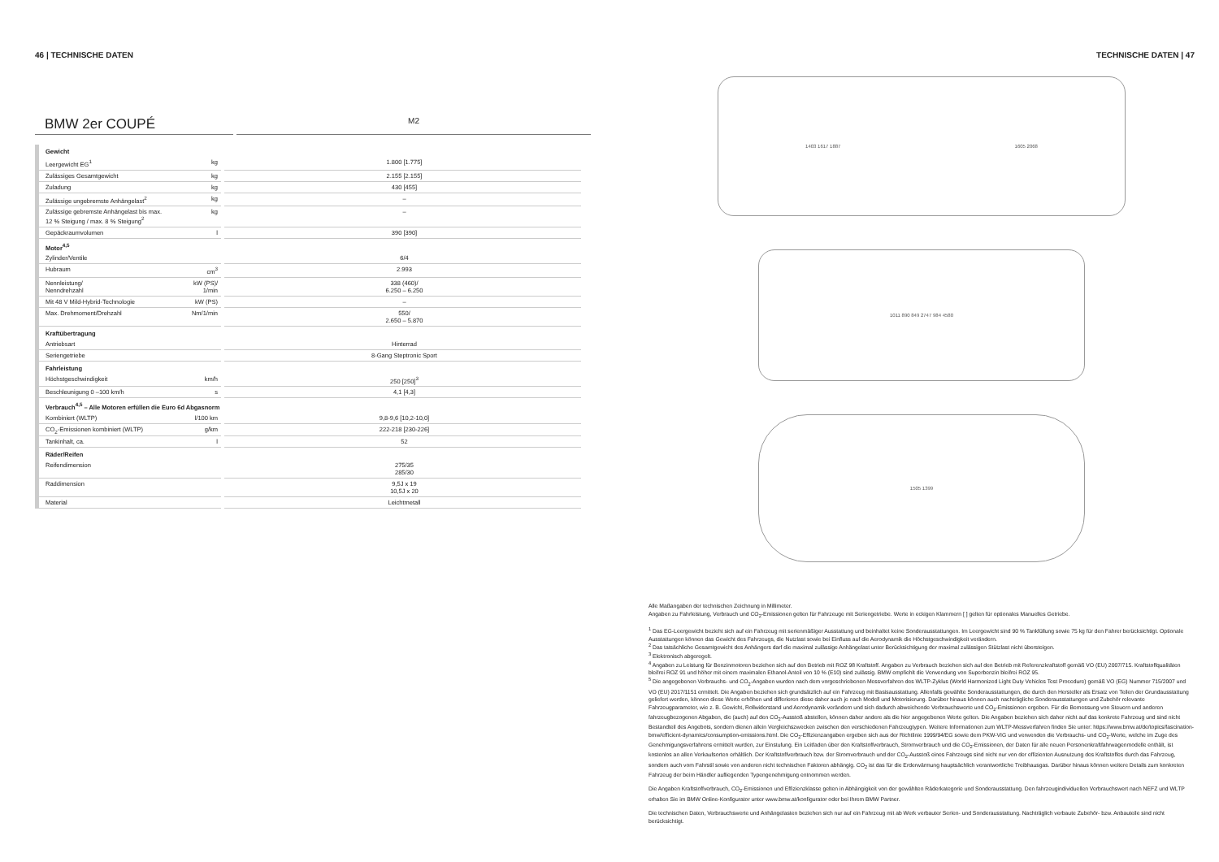46 | TECHNISCHE DATEN
BMW 2er COUPÉ
M2
| Gewicht | | |
| --- | --- | --- |
| Leergewicht EG<sup>1</sup> | kg | 1.800 [1.775] |
| Zulässiges Gesamtgewicht | kg | 2.155 [2.155] |
| Zuladung | kg | 430 [455] |
| Zulässige ungebremste Anhängelast<sup>2</sup> | kg | – |
| Zulässige gebremste Anhängelast bis max. 12 % Steigung / max. 8 % Steigung<sup>2</sup> | kg | – |
| Gepäckraumvolumen | l | 390 [390] |
| Motor<sup>4,5</sup> | | |
| Zylinder/Ventile | | 6/4 |
| Hubraum | cm<sup>3</sup> | 2.993 |
| Nennleistung/ Nenndrehzahl | kW (PS)/ 1/min | 338 (460)/ 6.250 – 6.250 |
| Mit 48 V Mild-Hybrid-Technologie | kW (PS) | – |
| Max. Drehmoment/Drehzahl | Nm/1/min | 550/ 2.650 – 5.870 |
| Kraftübertragung | | |
| Antriebsart | | Hinterrad |
| Seriengetriebe | | 8-Gang Steptronic Sport |
| Fahrleistung | | |
| Höchstgeschwindigkeit | km/h | 250 [250]<sup>3</sup> |
| Beschleunigung 0 –100 km/h | s | 4,1 [4,3] |
| Verbrauch<sup>4,5</sup> – Alle Motoren erfüllen die Euro 6d Abgasnorm | | |
| Kombiniert (WLTP) | l/100 km | 9,8-9,6 [10,2-10,0] |
| CO<sub>2</sub>-Emissionen kombiniert (WLTP) | g/km | 222-218 [230-226] |
| Tankinhalt, ca. | l | 52 |
| Räder/Reifen | | |
| Reifendimension | | 275/35 285/30 |
| Raddimension | | 9,5J x 19 10,5J x 20 |
| Material | | Leichtmetall |
TECHNISCHE DATEN | 47
1403 1617 1887 1605 2068
1011 890 849 2747 984 4580
1505 1399
Alle Maßangaben der technischen Zeichnung in Millimeter.
Angaben zu Fahrleistung, Verbrauch und CO<sub>2</sub>-Emissionen gelten für Fahrzeuge mit Seriengetriebe. Werte in eckigen Klammern [ ] gelten für optionales Manuelles Getriebe.
<sup>1</sup> Das EG-Leergewicht bezieht sich auf ein Fahrzeug mit serienmäßiger Ausstattung und beinhaltet keine Sonderausstattungen. Im Leergewicht sind 90 % Tankfüllung sowie 75 kg für den Fahrer berücksichtigt. Optionale Ausstattungen können das Gewicht des Fahrzeugs, die Nutzlast sowie bei Einfluss auf die Aerodynamik die Höchstgeschwindigkeit verändern.
<sup>2</sup> Das tatsächliche Gesamtgewicht des Anhängers darf die maximal zulässige Anhängelast unter Berücksichtigung der maximal zulässigen Stützlast nicht übersteigen.
<sup>3</sup> Elektronisch abgeregelt.
<sup>4</sup> Angaben zu Leistung für Benzinmotoren beziehen sich auf den Betrieb mit ROZ 98 Kraftstoff. Angaben zu Verbrauch beziehen sich auf den Betrieb mit Referenzkraftstoff gemäß VO (EU) 2007/715. Kraftstoffqualitäten bleifrei ROZ 91 und höher mit einem maximalen Ethanol-Anteil von 10 % (E10) sind zulässig. BMW empfiehlt die Verwendung von Superbenzin bleifrei ROZ 95.
<sup>5</sup> Die angegebenen Verbrauchs- und CO<sub>2</sub>-Angaben wurden nach dem vorgeschriebenen Messverfahren des WLTP-Zyklus (World Harmonized Light Duty Vehicles Test Procedure) gemäß VO (EG) Nummer 715/2007 und VO (EU) 2017/1151 ermittelt. Die Angaben beziehen sich grundsätzlich auf ein Fahrzeug mit Basisausstattung. Allenfalls gewählte Sonderausstattungen, die durch den Hersteller als Ersatz von Teilen der Grundausstattung geliefert werden, können diese Werte erhöhen und differieren diese daher auch je nach Modell und Motorisierung. Darüber hinaus können auch nachträgliche Sonderausstattungen und Zubehör relevante Fahrzeugparameter, wie z. B. Gewicht, Rollwiderstand und Aerodynamik verändern und sich dadurch abweichende Verbrauchswerte und CO<sub>2</sub>-Emissionen ergeben. Für die Bemessung von Steuern und anderen fahrzeugbezogenen Abgaben, die (auch) auf den CO<sub>2</sub>-Ausstoß abstellen, können daher andere als die hier angegebenen Werte gelten. Die Angaben beziehen sich daher nicht auf das konkrete Fahrzeug und sind nicht Bestandteil des Angebots, sondern dienen allein Vergleichszwecken zwischen den verschiedenen Fahrzeugtypen. Weitere Informationen zum WLTP-Messverfahren finden Sie unter: https://www.bmw.at/de/topics/fascination-bmw/efficient-dynamics/consumption-emissions.html. Die CO<sub>2</sub>-Effizienzangaben ergeben sich aus der Richtlinie 1999/94/EG sowie dem PKW-VIG und verwenden die Verbrauchs- und CO<sub>2</sub>-Werte, welche im Zuge des Genehmigungsverfahrens ermittelt wurden, zur Einstufung. Ein Leitfaden über den Kraftstoffverbrauch, Stromverbrauch und die CO<sub>2</sub>-Emissionen, der Daten für alle neuen Personenkraftfahrwagenmodelle enthält, ist kostenlos an allen Verkaufsorten erhältlich. Der Kraftstoffverbrauch bzw. der Stromverbrauch und der CO<sub>2</sub>-Ausstoß eines Fahrzeugs sind nicht nur von der effizienten Ausnutzung des Kraftstoffes durch das Fahrzeug, sondern auch vom Fahrstil sowie von anderen nicht technischen Faktoren abhängig. CO<sub>2</sub> ist das für die Erderwärmung hauptsächlich verantwortliche Treibhausgas. Darüber hinaus können weitere Details zum konkreten Fahrzeug der beim Händler aufliegenden Typengenehmigung entnommen werden.
Die Angaben Kraftstoffverbrauch, CO<sub>2</sub>-Emissionen und Effizienzklasse gelten in Abhängigkeit von der gewählten Räderkategorie und Sonderausstattung. Den fahrzeugindividuellen Verbrauchswert nach NEFZ und WLTP erhalten Sie im BMW Online-Konfigurator unter www.bmw.at/konfigurator oder bei Ihrem BMW Partner.
Die technischen Daten, Verbrauchswerte und Anhängelasten beziehen sich nur auf ein Fahrzeug mit ab Werk verbauter Serien- und Sonderausstattung. Nachträglich verbaute Zubehör- bzw. Anbauteile sind nicht berücksichtigt.